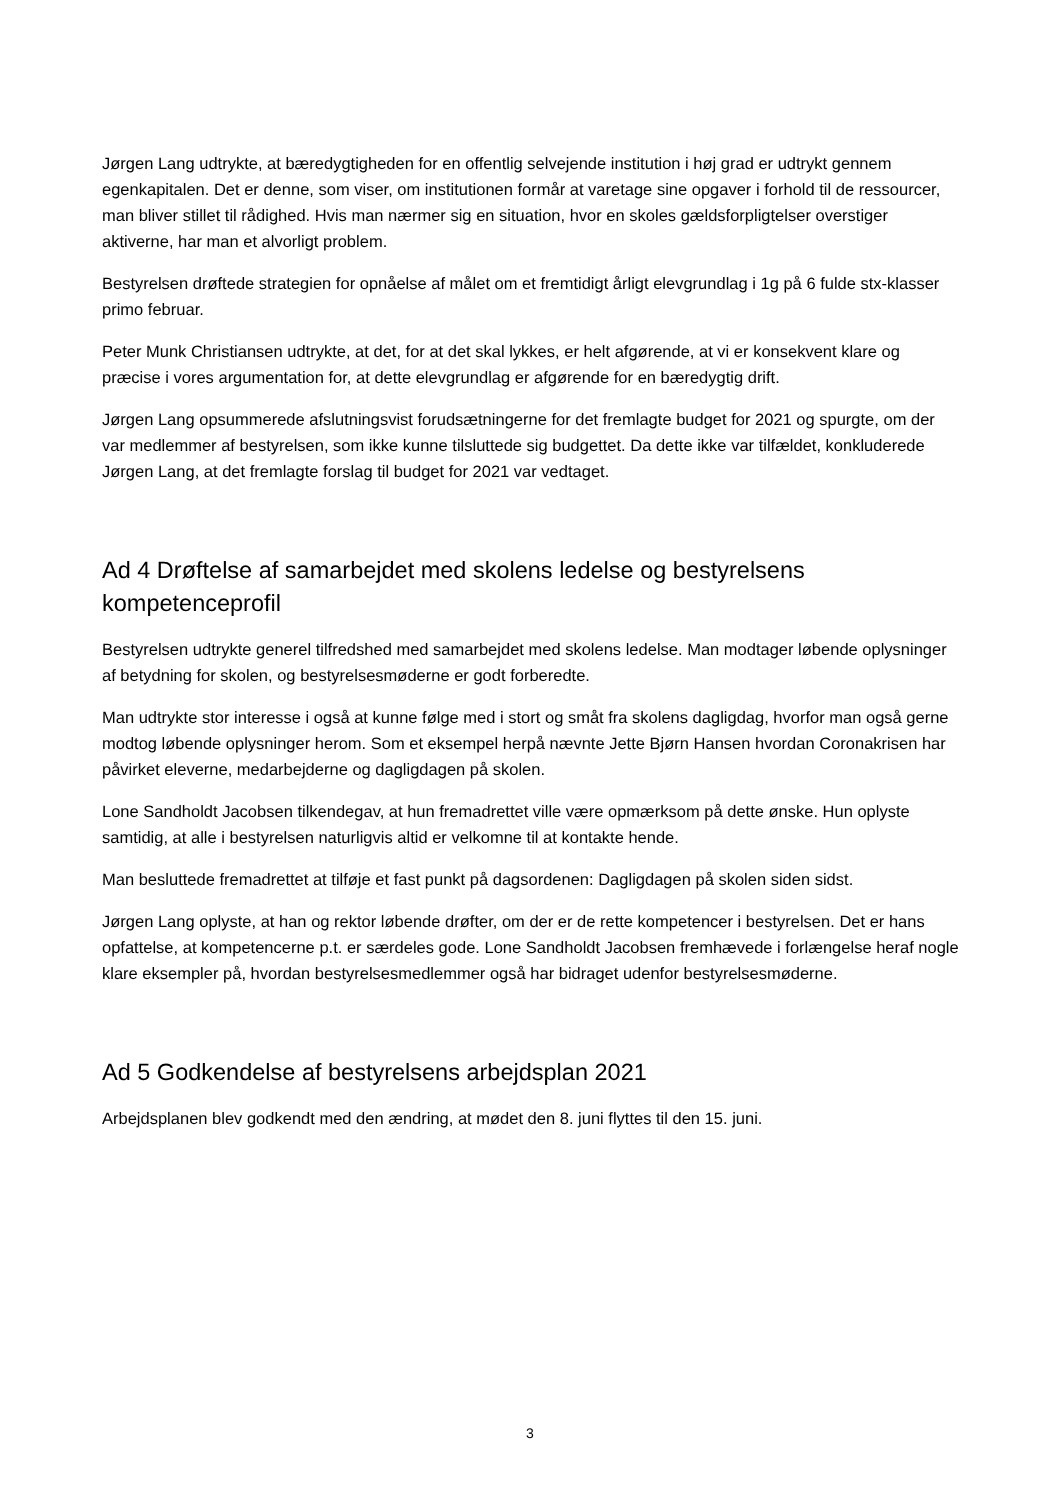Jørgen Lang udtrykte, at bæredygtigheden for en offentlig selvejende institution i høj grad er udtrykt gennem egenkapitalen. Det er denne, som viser, om institutionen formår at varetage sine opgaver i forhold til de ressourcer, man bliver stillet til rådighed. Hvis man nærmer sig en situation, hvor en skoles gældsforpligtelser overstiger aktiverne, har man et alvorligt problem.
Bestyrelsen drøftede strategien for opnåelse af målet om et fremtidigt årligt elevgrundlag i 1g på 6 fulde stx-klasser primo februar.
Peter Munk Christiansen udtrykte, at det, for at det skal lykkes, er helt afgørende, at vi er konsekvent klare og præcise i vores argumentation for, at dette elevgrundlag er afgørende for en bæredygtig drift.
Jørgen Lang opsummerede afslutningsvist forudsætningerne for det fremlagte budget for 2021 og spurgte, om der var medlemmer af bestyrelsen, som ikke kunne tilsluttede sig budgettet. Da dette ikke var tilfældet, konkluderede Jørgen Lang, at det fremlagte forslag til budget for 2021 var vedtaget.
Ad 4 Drøftelse af samarbejdet med skolens ledelse og bestyrelsens kompetenceprofil
Bestyrelsen udtrykte generel tilfredshed med samarbejdet med skolens ledelse. Man modtager løbende oplysninger af betydning for skolen, og bestyrelsesmøderne er godt forberedte.
Man udtrykte stor interesse i også at kunne følge med i stort og småt fra skolens dagligdag, hvorfor man også gerne modtog løbende oplysninger herom. Som et eksempel herpå nævnte Jette Bjørn Hansen hvordan Coronakrisen har påvirket eleverne, medarbejderne og dagligdagen på skolen.
Lone Sandholdt Jacobsen tilkendegav, at hun fremadrettet ville være opmærksom på dette ønske. Hun oplyste samtidig, at alle i bestyrelsen naturligvis altid er velkomne til at kontakte hende.
Man besluttede fremadrettet at tilføje et fast punkt på dagsordenen: Dagligdagen på skolen siden sidst.
Jørgen Lang oplyste, at han og rektor løbende drøfter, om der er de rette kompetencer i bestyrelsen. Det er hans opfattelse, at kompetencerne p.t. er særdeles gode. Lone Sandholdt Jacobsen fremhævede i forlængelse heraf nogle klare eksempler på, hvordan bestyrelsesmedlemmer også har bidraget udenfor bestyrelsesmøderne.
Ad 5 Godkendelse af bestyrelsens arbejdsplan 2021
Arbejdsplanen blev godkendt med den ændring, at mødet den 8. juni flyttes til den 15. juni.
3